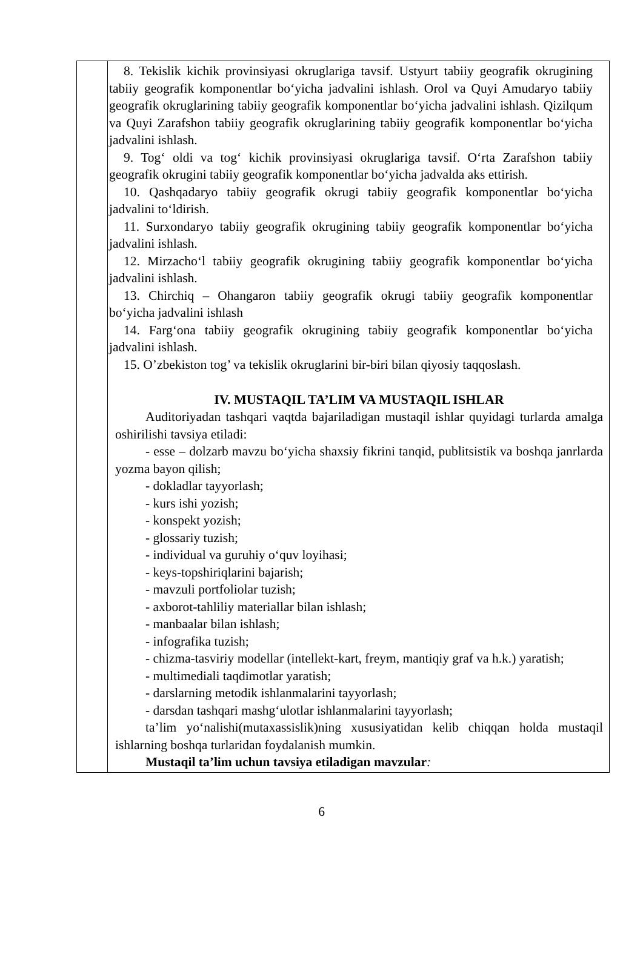| | 8. Tekislik kichik provinsiyasi okruglariga tavsif. Ustyurt tabiiy geografik okrugining tabiiy geografik komponentlar bo‘yicha jadvalini ishlash. Orol va Quyi Amudaryo tabiiy geografik okruglarining tabiiy geografik komponentlar bo‘yicha jadvalini ishlash. Qizilqum va Quyi Zarafshon tabiiy geografik okruglarining tabiiy geografik komponentlar bo‘yicha jadvalini ishlash. 9. Tog‘ oldi va tog‘ kichik provinsiyasi okruglariga tavsif. O‘rta Zarafshon tabiiy geografik okrugini tabiiy geografik komponentlar bo‘yicha jadvalda aks ettirish. 10. Qashqadaryo tabiiy geografik okrugi tabiiy geografik komponentlar bo‘yicha jadvalini to‘ldirish. 11. Surxondaryo tabiiy geografik okrugining tabiiy geografik komponentlar bo‘yicha jadvalini ishlash. 12. Mirzacho‘l tabiiy geografik okrugining tabiiy geografik komponentlar bo‘yicha jadvalini ishlash. 13. Chirchiq – Ohangaron tabiiy geografik okrugi tabiiy geografik komponentlar bo‘yicha jadvalini ishlash 14. Farg‘ona tabiiy geografik okrugining tabiiy geografik komponentlar bo‘yicha jadvalini ishlash. 15. O’zbekiston tog’ va tekislik okruglarini bir-biri bilan qiyosiy taqqoslash. IV. MUSTAQIL TA’LIM VA MUSTAQIL ISHLAR Auditoriyadan tashqari vaqtda bajariladigan mustaqil ishlar quyidagi turlarda amalga oshirilishi tavsiya etiladi: - esse – dolzarb mavzu bo‘yicha shaxsiy fikrini tanqid, publitsistik va boshqa janrlarda yozma bayon qilish; - dokladlar tayyorlash; - kurs ishi yozish; - konspekt yozish; - glossariy tuzish; - individual va guruhiy o‘quv loyihasi; - keys-topshiriqlarini bajarish; - mavzuli portfoliolar tuzish; - axborot-tahliliy materiallar bilan ishlash; - manbaalar bilan ishlash; - infografika tuzish; - chizma-tasviriy modellar (intellekt-kart, freym, mantiqiy graf va h.k.) yaratish; - multimediali taqdimotlar yaratish; - darslarning metodik ishlanmalarini tayyorlash; - darsdan tashqari mashg‘ulotlar ishlanmalarini tayyorlash; ta’lim yo‘nalishi(mutaxassislik)ning xususiyatidan kelib chiqqan holda mustaqil ishlarning boshqa turlaridan foydalanish mumkin. Mustaqil ta’lim uchun tavsiya etiladigan mavzular : |
6